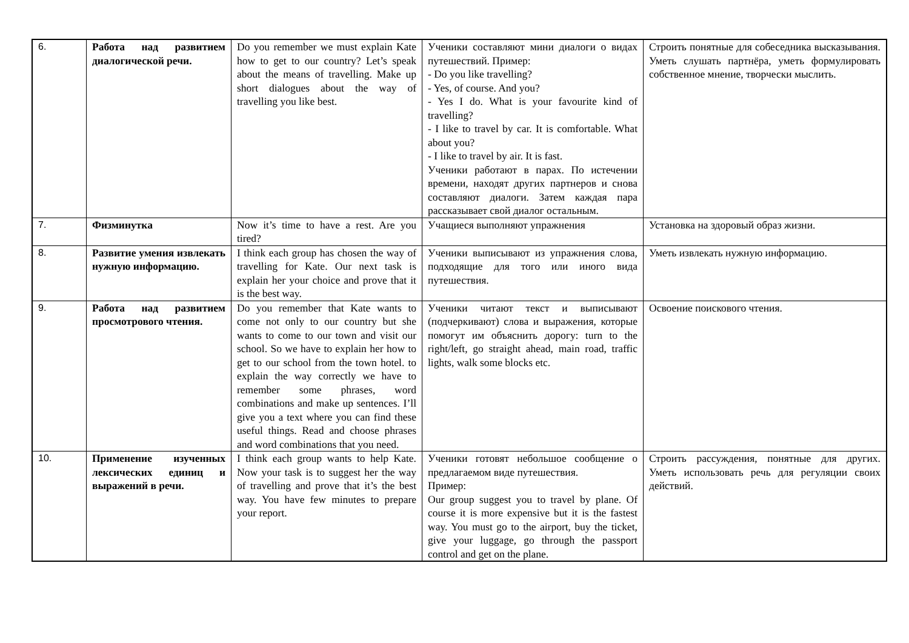| 6. | Работа над развитием диалогической речи. | Do you remember we must explain Kate how to get to our country? Let’s speak about the means of travelling. Make up short dialogues about the way of travelling you like best. | Ученики составляют мини диалоги о видах путешествий. Пример: - Do you like travelling? - Yes, of course. And you? - Yes I do. What is your favourite kind of travelling? - I like to travel by car. It is comfortable. What about you? - I like to travel by air. It is fast. Ученики работают в парах. По истечении времени, находят других партнеров и снова составляют диалоги. Затем каждая пара рассказывает свой диалог остальным. | Строить понятные для собеседника высказывания. Уметь слушать партнёра, уметь формулировать собственное мнение, творчески мыслить. |
| 7. | Физминутка | Now it’s time to have a rest. Are you tired? | Учащиеся выполняют упражнения | Установка на здоровый образ жизни. |
| 8. | Развитие умения извлекать нужную информацию. | I think each group has chosen the way of travelling for Kate. Our next task is explain her your choice and prove that it is the best way. | Ученики выписывают из упражнения слова, подходящие для того или иного вида путешествия. | Уметь извлекать нужную информацию. |
| 9. | Работа над развитием просмотрового чтения. | Do you remember that Kate wants to come not only to our country but she wants to come to our town and visit our school. So we have to explain her how to get to our school from the town hotel. to explain the way correctly we have to remember some phrases, word combinations and make up sentences. I’ll give you a text where you can find these useful things. Read and choose phrases and word combinations that you need. | Ученики читают текст и выписывают (подчеркивают) слова и выражения, которые помогут им объяснить дорогу: turn to the right/left, go straight ahead, main road, traffic lights, walk some blocks etc. | Освоение поискового чтения. |
| 10. | Применение изученных лексических единиц и выражений в речи. | I think each group wants to help Kate. Now your task is to suggest her the way of travelling and prove that it’s the best way. You have few minutes to prepare your report. | Ученики готовят небольшое сообщение о предлагаемом виде путешествия. Пример: Our group suggest you to travel by plane. Of course it is more expensive but it is the fastest way. You must go to the airport, buy the ticket, give your luggage, go through the passport control and get on the plane. | Строить рассуждения, понятные для других. Уметь использовать речь для регуляции своих действий. |